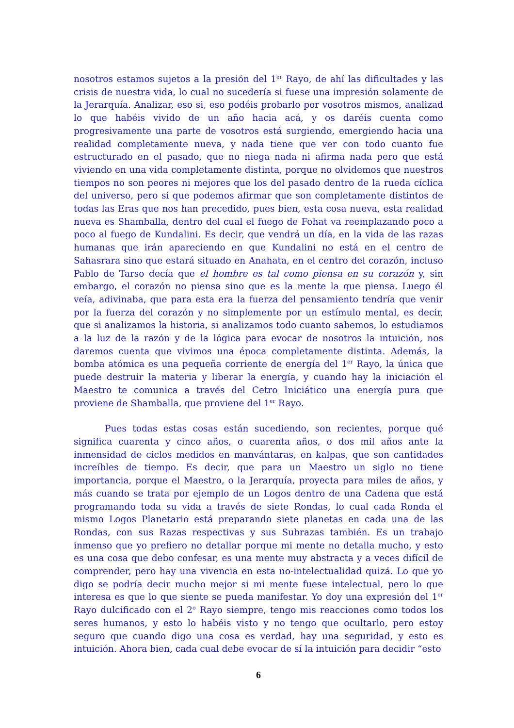nosotros estamos sujetos a la presión del 1<sup>er</sup> Rayo, de ahí las dificultades y las crisis de nuestra vida, lo cual no sucedería si fuese una impresión solamente de la Jerarquía. Analizar, eso si, eso podéis probarlo por vosotros mismos, analizad lo que habéis vivido de un año hacia acá, y os daréis cuenta como progresivamente una parte de vosotros está surgiendo, emergiendo hacia una realidad completamente nueva, y nada tiene que ver con todo cuanto fue estructurado en el pasado, que no niega nada ni afirma nada pero que está viviendo en una vida completamente distinta, porque no olvidemos que nuestros tiempos no son peores ni mejores que los del pasado dentro de la rueda cíclica del universo, pero si que podemos afirmar que son completamente distintos de todas las Eras que nos han precedido, pues bien, esta cosa nueva, esta realidad nueva es Shamballa, dentro del cual el fuego de Fohat va reemplazando poco a poco al fuego de Kundalini. Es decir, que vendrá un día, en la vida de las razas humanas que irán apareciendo en que Kundalini no está en el centro de Sahasrara sino que estará situado en Anahata, en el centro del corazón, incluso Pablo de Tarso decía que el hombre es tal como piensa en su corazón y, sin embargo, el corazón no piensa sino que es la mente la que piensa. Luego él veía, adivinaba, que para esta era la fuerza del pensamiento tendría que venir por la fuerza del corazón y no simplemente por un estímulo mental, es decir, que si analizamos la historia, si analizamos todo cuanto sabemos, lo estudiamos a la luz de la razón y de la lógica para evocar de nosotros la intuición, nos daremos cuenta que vivimos una época completamente distinta. Además, la bomba atómica es una pequeña corriente de energía del 1<sup>er</sup> Rayo, la única que puede destruir la materia y liberar la energía, y cuando hay la iniciación el Maestro te comunica a través del Cetro Iniciático una energía pura que proviene de Shamballa, que proviene del 1<sup>er</sup> Rayo.
Pues todas estas cosas están sucediendo, son recientes, porque qué significa cuarenta y cinco años, o cuarenta años, o dos mil años ante la inmensidad de ciclos medidos en manvántaras, en kalpas, que son cantidades increíbles de tiempo. Es decir, que para un Maestro un siglo no tiene importancia, porque el Maestro, o la Jerarquía, proyecta para miles de años, y más cuando se trata por ejemplo de un Logos dentro de una Cadena que está programando toda su vida a través de siete Rondas, lo cual cada Ronda el mismo Logos Planetario está preparando siete planetas en cada una de las Rondas, con sus Razas respectivas y sus Subrazas también. Es un trabajo inmenso que yo prefiero no detallar porque mi mente no detalla mucho, y esto es una cosa que debo confesar, es una mente muy abstracta y a veces difícil de comprender, pero hay una vivencia en esta no-intelectualidad quizá. Lo que yo digo se podría decir mucho mejor si mi mente fuese intelectual, pero lo que interesa es que lo que siente se pueda manifestar. Yo doy una expresión del 1<sup>er</sup> Rayo dulcificado con el 2<sup>o</sup> Rayo siempre, tengo mis reacciones como todos los seres humanos, y esto lo habéis visto y no tengo que ocultarlo, pero estoy seguro que cuando digo una cosa es verdad, hay una seguridad, y esto es intuición. Ahora bien, cada cual debe evocar de sí la intuición para decidir “esto
6